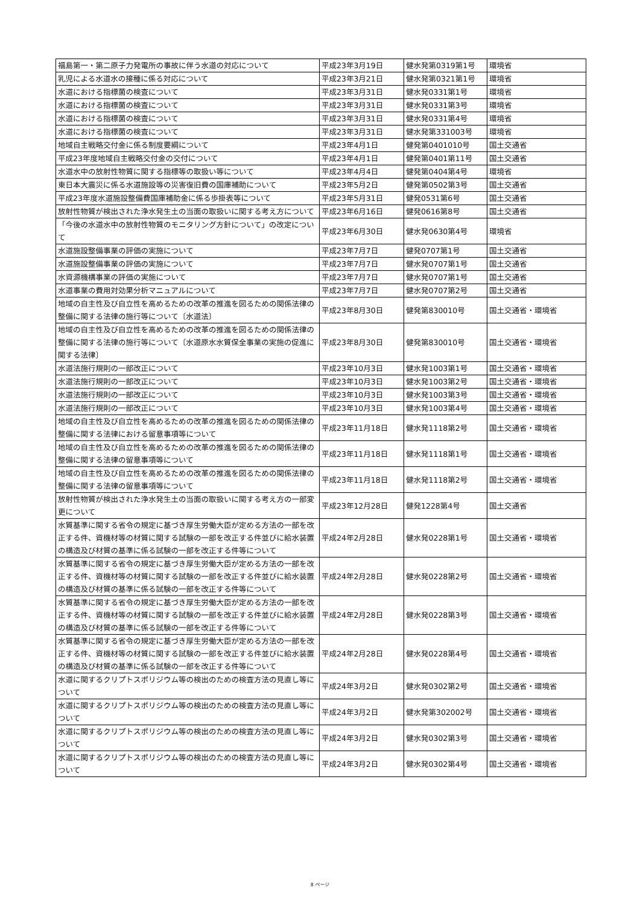| 福島第一・第二原子力発電所の事故に伴う水道の対応について | 平成23年3月19日 | 健水発第0319第1号 | 環境省 |
| 乳児による水道水の接種に係る対応について | 平成23年3月21日 | 健水発第0321第1号 | 環境省 |
| 水道における指標菌の検査について | 平成23年3月31日 | 健水発0331第1号 | 環境省 |
| 水道における指標菌の検査について | 平成23年3月31日 | 健水発0331第3号 | 環境省 |
| 水道における指標菌の検査について | 平成23年3月31日 | 健水発0331第4号 | 環境省 |
| 水道における指標菌の検査について | 平成23年3月31日 | 健水発第331003号 | 環境省 |
| 地域自主戦略交付金に係る制度要綱について | 平成23年4月1日 | 健発第0401010号 | 国土交通省 |
| 平成23年度地域自主戦略交付金の交付について | 平成23年4月1日 | 健発第0401第11号 | 国土交通省 |
| 水道水中の放射性物質に関する指標等の取扱い等について | 平成23年4月4日 | 健発第0404第4号 | 環境省 |
| 東日本大震災に係る水道施設等の災害復旧費の国庫補助について | 平成23年5月2日 | 健発第0502第3号 | 国土交通省 |
| 平成23年度水道施設整備費国庫補助金に係る歩掛表等について | 平成23年5月31日 | 健発0531第6号 | 国土交通省 |
| 放射性物質が検出された浄水発生土の当面の取扱いに関する考え方について | 平成23年6月16日 | 健発0616第8号 | 国土交通省 |
| 「今後の水道水中の放射性物質のモニタリング方針について」の改定について | 平成23年6月30日 | 健水発0630第4号 | 環境省 |
| 水道施設整備事業の評価の実施について | 平成23年7月7日 | 健発0707第1号 | 国土交通省 |
| 水道施設整備事業の評価の実施について | 平成23年7月7日 | 健水発0707第1号 | 国土交通省 |
| 水資源機構事業の評価の実施について | 平成23年7月7日 | 健水発0707第1号 | 国土交通省 |
| 水道事業の費用対効果分析マニュアルについて | 平成23年7月7日 | 健水発0707第2号 | 国土交通省 |
| 地域の自主性及び自立性を高めるための改革の推進を図るための関係法律の整備に関する法律の施行等について〔水道法〕 | 平成23年8月30日 | 健発第830010号 | 国土交通省・環境省 |
| 地域の自主性及び自立性を高めるための改革の推進を図るための関係法律の整備に関する法律の施行等について〔水道原水水質保全事業の実施の促進に関する法律〕 | 平成23年8月30日 | 健発第830010号 | 国土交通省・環境省 |
| 水道法施行規則の一部改正について | 平成23年10月3日 | 健水発1003第1号 | 国土交通省・環境省 |
| 水道法施行規則の一部改正について | 平成23年10月3日 | 健水発1003第2号 | 国土交通省・環境省 |
| 水道法施行規則の一部改正について | 平成23年10月3日 | 健水発1003第3号 | 国土交通省・環境省 |
| 水道法施行規則の一部改正について | 平成23年10月3日 | 健水発1003第4号 | 国土交通省・環境省 |
| 地域の自主性及び自立性を高めるための改革の推進を図るための関係法律の整備に関する法律における留意事項等について | 平成23年11月18日 | 健水発1118第2号 | 国土交通省・環境省 |
| 地域の自主性及び自立性を高めるための改革の推進を図るための関係法律の整備に関する法律の留意事項等について | 平成23年11月18日 | 健水発1118第1号 | 国土交通省・環境省 |
| 地域の自主性及び自立性を高めるための改革の推進を図るための関係法律の整備に関する法律の留意事項等について | 平成23年11月18日 | 健水発1118第2号 | 国土交通省・環境省 |
| 放射性物質が検出された浄水発生土の当面の取扱いに関する考え方の一部変更について | 平成23年12月28日 | 健発1228第4号 | 国土交通省 |
| 水質基準に関する省令の規定に基づき厚生労働大臣が定める方法の一部を改正する件、資機材等の材質に関する試験の一部を改正する件並びに給水装置の構造及び材質の基準に係る試験の一部を改正する件等について | 平成24年2月28日 | 健水発0228第1号 | 国土交通省・環境省 |
| 水質基準に関する省令の規定に基づき厚生労働大臣が定める方法の一部を改正する件、資機材等の材質に関する試験の一部を改正する件並びに給水装置の構造及び材質の基準に係る試験の一部を改正する件等について | 平成24年2月28日 | 健水発0228第2号 | 国土交通省・環境省 |
| 水質基準に関する省令の規定に基づき厚生労働大臣が定める方法の一部を改正する件、資機材等の材質に関する試験の一部を改正する件並びに給水装置の構造及び材質の基準に係る試験の一部を改正する件等について | 平成24年2月28日 | 健水発0228第3号 | 国土交通省・環境省 |
| 水質基準に関する省令の規定に基づき厚生労働大臣が定める方法の一部を改正する件、資機材等の材質に関する試験の一部を改正する件並びに給水装置の構造及び材質の基準に係る試験の一部を改正する件等について | 平成24年2月28日 | 健水発0228第4号 | 国土交通省・環境省 |
| 水道に関するクリプトスポリジウム等の検出のための検査方法の見直し等について | 平成24年3月2日 | 健水発0302第2号 | 国土交通省・環境省 |
| 水道に関するクリプトスポリジウム等の検出のための検査方法の見直し等について | 平成24年3月2日 | 健水発第302002号 | 国土交通省・環境省 |
| 水道に関するクリプトスポリジウム等の検出のための検査方法の見直し等について | 平成24年3月2日 | 健水発0302第3号 | 国土交通省・環境省 |
| 水道に関するクリプトスポリジウム等の検出のための検査方法の見直し等について | 平成24年3月2日 | 健水発0302第4号 | 国土交通省・環境省 |
8 ページ